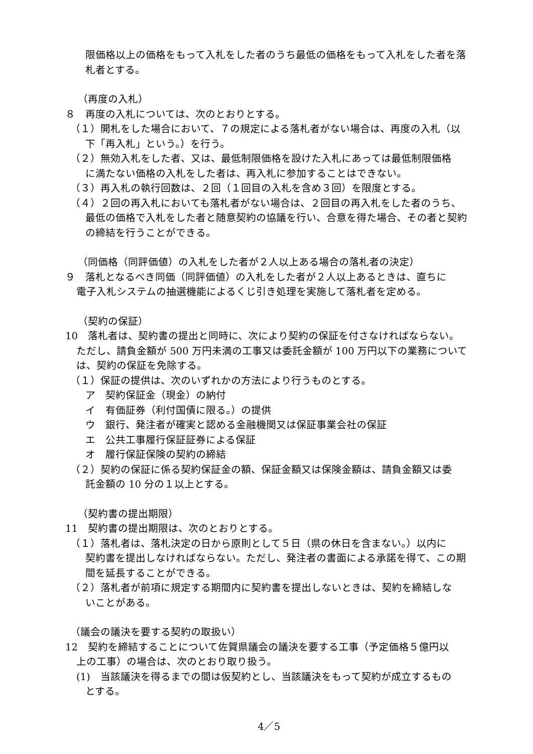限価格以上の価格をもって入札をした者のうち最低の価格をもって入札をした者を落札者とする。
（再度の入札）
８　再度の入札については、次のとおりとする。
（１）開札をした場合において、７の規定による落札者がない場合は、再度の入札（以
下「再入札」という。）を行う。
（２）無効入札をした者、又は、最低制限価格を設けた入札にあっては最低制限価格
に満たない価格の入札をした者は、再入札に参加することはできない。
（３）再入札の執行回数は、２回（１回目の入札を含め３回）を限度とする。
（４）２回の再入札においても落札者がない場合は、２回目の再入札をした者のうち、
最低の価格で入札をした者と随意契約の協議を行い、合意を得た場合、その者と契約の締結を行うことができる。
（同価格（同評価値）の入札をした者が２人以上ある場合の落札者の決定）
９　落札となるべき同価（同評価値）の入札をした者が２人以上あるときは、直ちに
電子入札システムの抽選機能によるくじ引き処理を実施して落札者を定める。
（契約の保証）
10　落札者は、契約書の提出と同時に、次により契約の保証を付さなければならない。
ただし、請負金額が 500 万円未満の工事又は委託金額が 100 万円以下の業務については、契約の保証を免除する。
（１）保証の提供は、次のいずれかの方法により行うものとする。
ア　契約保証金（現金）の納付
イ　有価証券（利付国債に限る。）の提供
ウ　銀行、発注者が確実と認める金融機関又は保証事業会社の保証
エ　公共工事履行保証証券による保証
オ　履行保証保険の契約の締結
（２）契約の保証に係る契約保証金の額、保証金額又は保険金額は、請負金額又は委
託金額の 10 分の１以上とする。
（契約書の提出期限）
11　契約書の提出期限は、次のとおりとする。
（１）落札者は、落札決定の日から原則として５日（県の休日を含まない。）以内に
契約書を提出しなければならない。ただし、発注者の書面による承諾を得て、この期間を延長することができる。
（２）落札者が前項に規定する期間内に契約書を提出しないときは、契約を締結しな
いことがある。
（議会の議決を要する契約の取扱い）
12　契約を締結することについて佐賀県議会の議決を要する工事（予定価格５億円以
上の工事）の場合は、次のとおり取り扱う。
(1)　当該議決を得るまでの間は仮契約とし、当該議決をもって契約が成立するもの
とする。
4／5